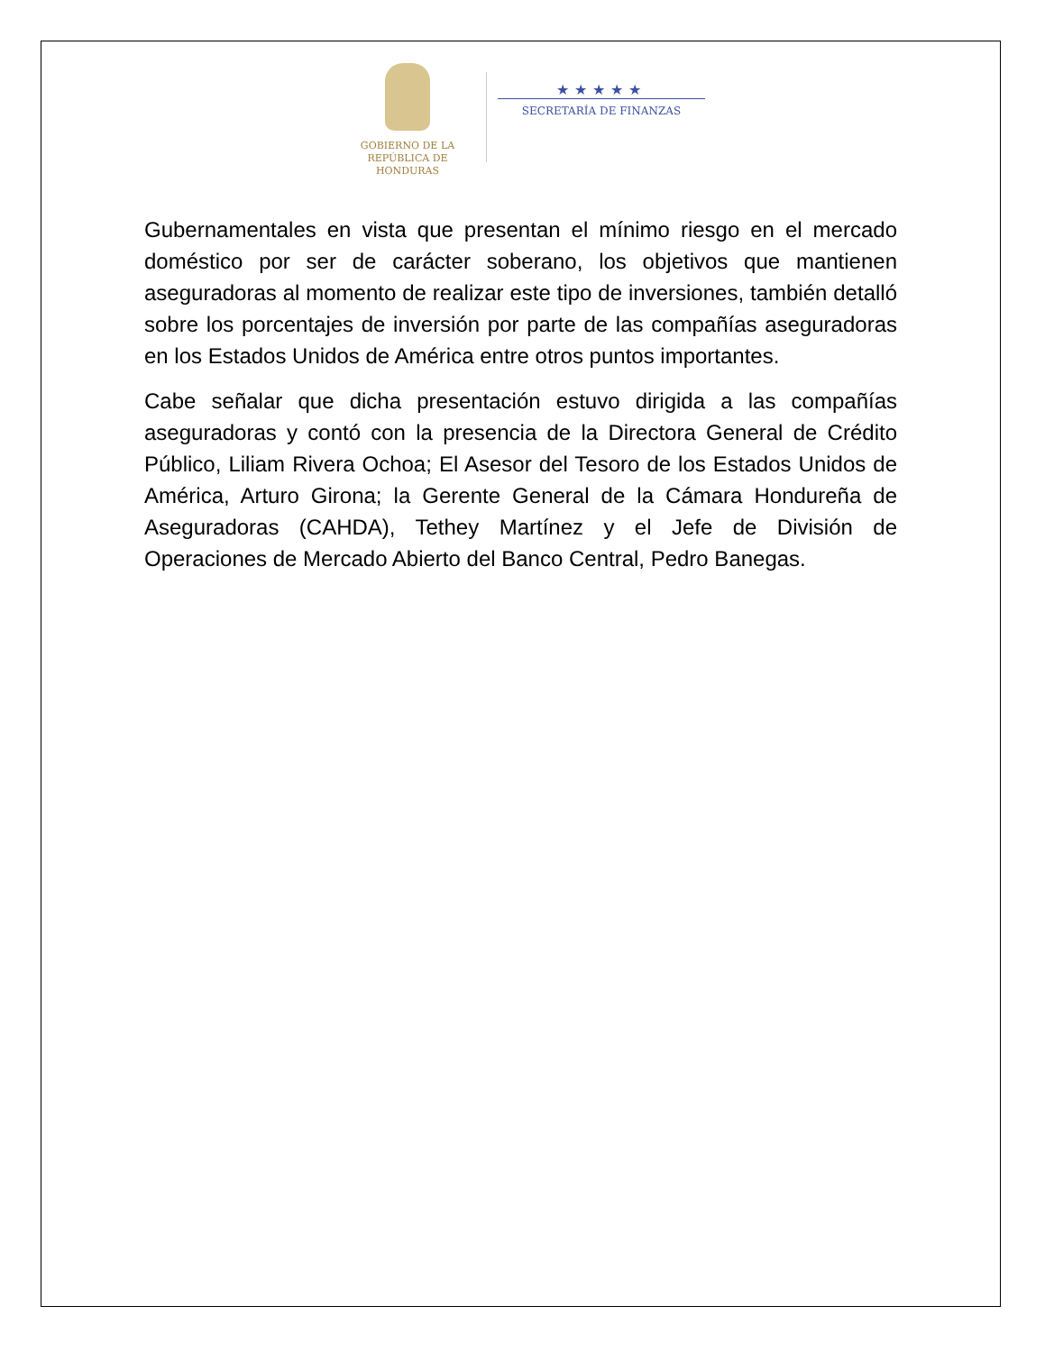GOBIERNO DE LA
REPÚBLICA DE HONDURAS
★★★★★
SECRETARÍA DE FINANZAS
Gubernamentales en vista que presentan el mínimo riesgo en el mercado doméstico por ser de carácter soberano, los objetivos que mantienen aseguradoras al momento de realizar este tipo de inversiones, también detalló sobre los porcentajes de inversión por parte de las compañías aseguradoras en los Estados Unidos de América entre otros puntos importantes.
Cabe señalar que dicha presentación estuvo dirigida a las compañías aseguradoras y contó con la presencia de la Directora General de Crédito Público, Liliam Rivera Ochoa; El Asesor del Tesoro de los Estados Unidos de América, Arturo Girona; la Gerente General de la Cámara Hondureña de Aseguradoras (CAHDA), Tethey Martínez y el Jefe de División de Operaciones de Mercado Abierto del Banco Central, Pedro Banegas.